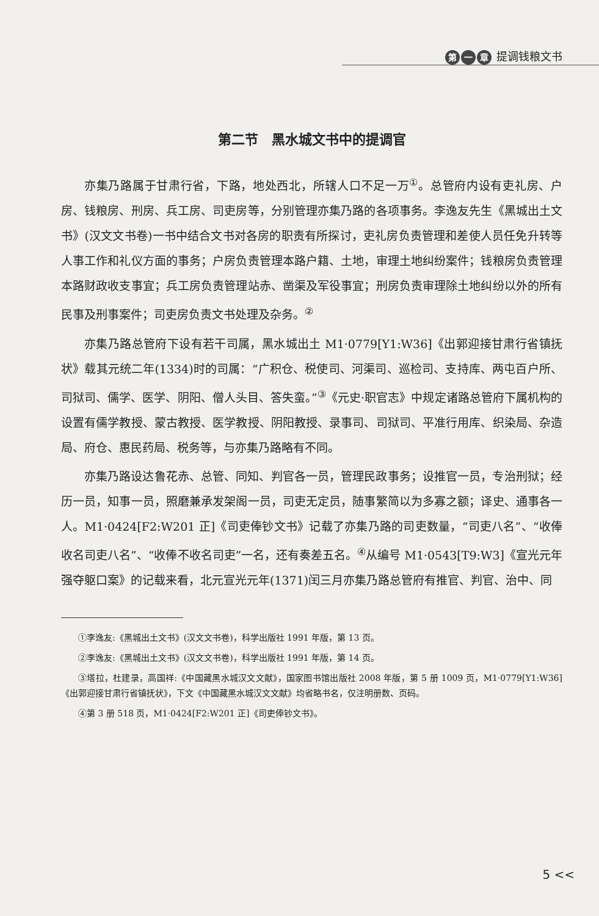第一 章 提调钱粮文书
第二节　黑水城文书中的提调官
亦集乃路属于甘肃行省，下路，地处西北，所辖人口不足一万<sup>①</sup>。总管府内设有吏礼房、户房、钱粮房、刑房、兵工房、司吏房等，分别管理亦集乃路的各项事务。李逸友先生《黑城出土文书》(汉文文书卷)一书中结合文书对各房的职责有所探讨，吏礼房负责管理和差使人员任免升转等人事工作和礼仪方面的事务；户房负责管理本路户籍、土地，审理土地纠纷案件；钱粮房负责管理本路财政收支事宜；兵工房负责管理站赤、凿渠及军役事宜；刑房负责审理除土地纠纷以外的所有民事及刑事案件；司吏房负责文书处理及杂务。<sup>②</sup>
亦集乃路总管府下设有若干司属，黑水城出土 M1·0779[Y1:W36]《出郭迎接甘肃行省镇抚状》载其元统二年(1334)时的司属：“广积仓、税使司、河渠司、巡检司、支持库、两屯百户所、司狱司、儒学、医学、阴阳、僧人头目、答失蛮。”<sup>③</sup>《元史·职官志》中规定诸路总管府下属机构的设置有儒学教授、蒙古教授、医学教授、阴阳教授、录事司、司狱司、平准行用库、织染局、杂造局、府仓、惠民药局、税务等，与亦集乃路略有不同。
亦集乃路设达鲁花赤、总管、同知、判官各一员，管理民政事务；设推官一员，专治刑狱；经历一员，知事一员，照磨兼承发架阁一员，司吏无定员，随事繁简以为多寡之额；译史、通事各一人。M1·0424[F2:W201 正]《司吏俸钞文书》记载了亦集乃路的司吏数量，“司吏八名”、“收俸收名司吏八名”、“收俸不收名司吏”一名，还有奏差五名。<sup>④</sup>从编号 M1·0543[T9:W3]《宣光元年强夺躯口案》的记载来看，北元宣光元年(1371)闰三月亦集乃路总管府有推官、判官、治中、同
①李逸友:《黑城出土文书》(汉文文书卷)，科学出版社 1991 年版，第 13 页。
②李逸友:《黑城出土文书》(汉文文书卷)，科学出版社 1991 年版，第 14 页。
③塔拉，杜建录，高国祥:《中国藏黑水城汉文文献》，国家图书馆出版社 2008 年版，第 5 册 1009 页，M1·0779[Y1:W36]《出郭迎接甘肃行省镇抚状》，下文《中国藏黑水城汉文文献》均省略书名，仅注明册数、页码。
④第 3 册 518 页，M1·0424[F2:W201 正]《司吏俸钞文书》。
5 <<